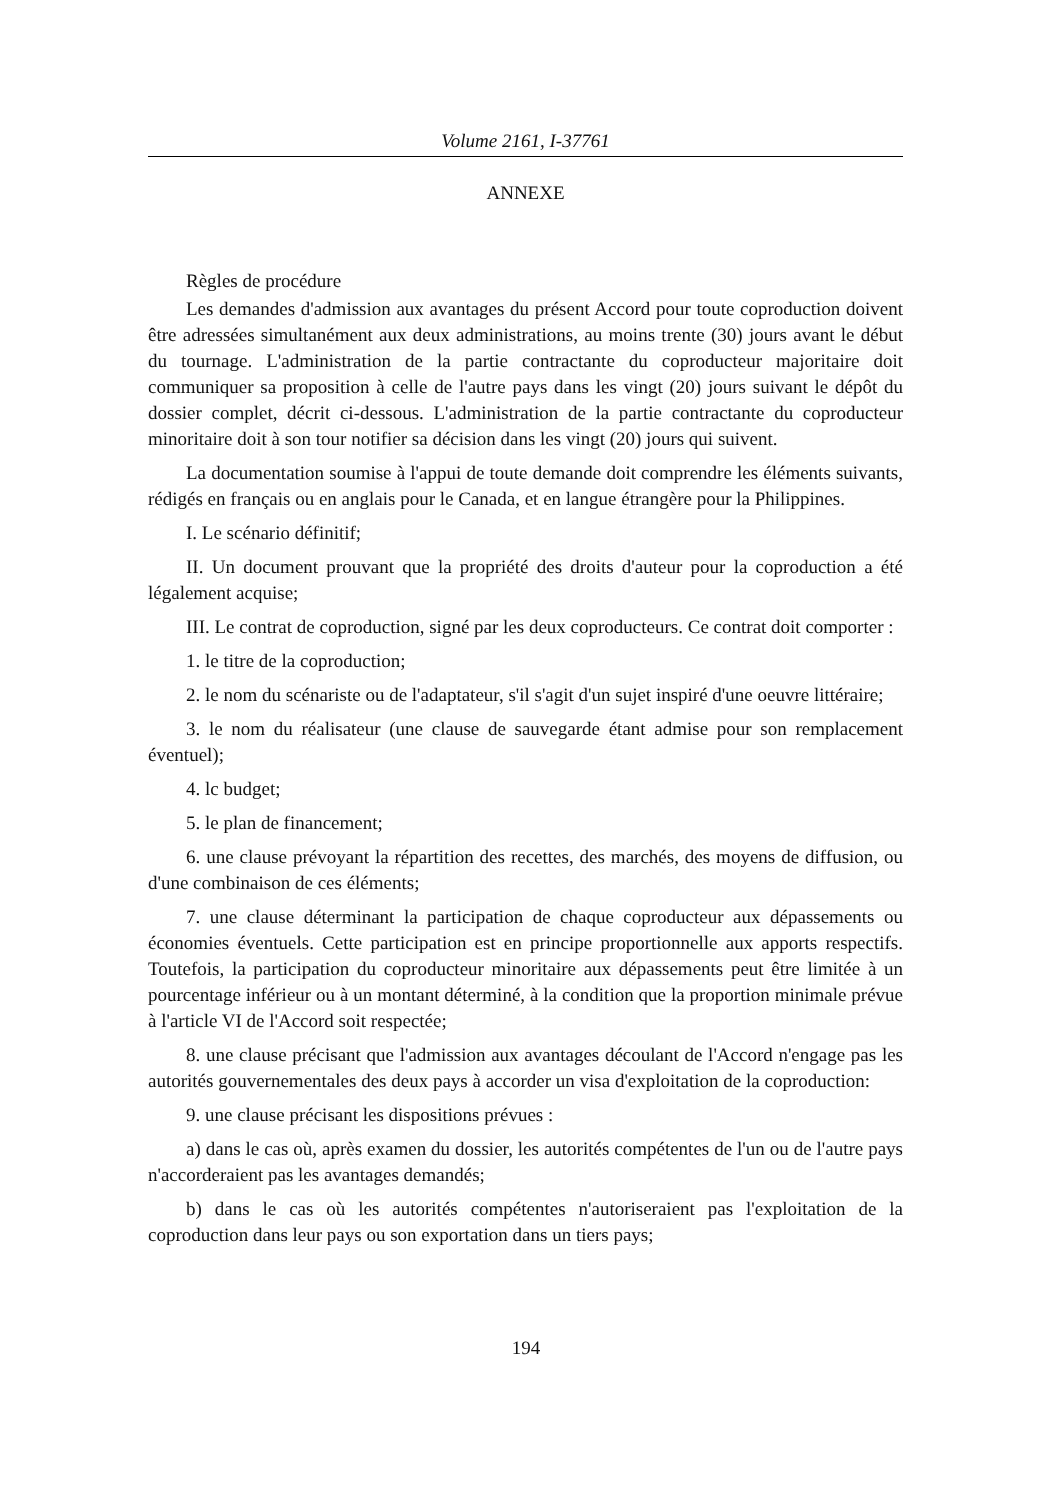Volume 2161, I-37761
ANNEXE
Règles de procédure
Les demandes d'admission aux avantages du présent Accord pour toute coproduction doivent être adressées simultanément aux deux administrations, au moins trente (30) jours avant le début du tournage. L'administration de la partie contractante du coproducteur majoritaire doit communiquer sa proposition à celle de l'autre pays dans les vingt (20) jours suivant le dépôt du dossier complet, décrit ci-dessous. L'administration de la partie contractante du coproducteur minoritaire doit à son tour notifier sa décision dans les vingt (20) jours qui suivent.
La documentation soumise à l'appui de toute demande doit comprendre les éléments suivants, rédigés en français ou en anglais pour le Canada, et en langue étrangère pour la Philippines.
I. Le scénario définitif;
II. Un document prouvant que la propriété des droits d'auteur pour la coproduction a été légalement acquise;
III. Le contrat de coproduction, signé par les deux coproducteurs. Ce contrat doit comporter :
1. le titre de la coproduction;
2. le nom du scénariste ou de l'adaptateur, s'il s'agit d'un sujet inspiré d'une oeuvre littéraire;
3. le nom du réalisateur (une clause de sauvegarde étant admise pour son remplacement éventuel);
4. lc budget;
5. le plan de financement;
6. une clause prévoyant la répartition des recettes, des marchés, des moyens de diffusion, ou d'une combinaison de ces éléments;
7. une clause déterminant la participation de chaque coproducteur aux dépassements ou économies éventuels. Cette participation est en principe proportionnelle aux apports respectifs. Toutefois, la participation du coproducteur minoritaire aux dépassements peut être limitée à un pourcentage inférieur ou à un montant déterminé, à la condition que la proportion minimale prévue à l'article VI de l'Accord soit respectée;
8. une clause précisant que l'admission aux avantages découlant de l'Accord n'engage pas les autorités gouvernementales des deux pays à accorder un visa d'exploitation de la coproduction:
9. une clause précisant les dispositions prévues :
a) dans le cas où, après examen du dossier, les autorités compétentes de l'un ou de l'autre pays n'accorderaient pas les avantages demandés;
b) dans le cas où les autorités compétentes n'autoriseraient pas l'exploitation de la coproduction dans leur pays ou son exportation dans un tiers pays;
194